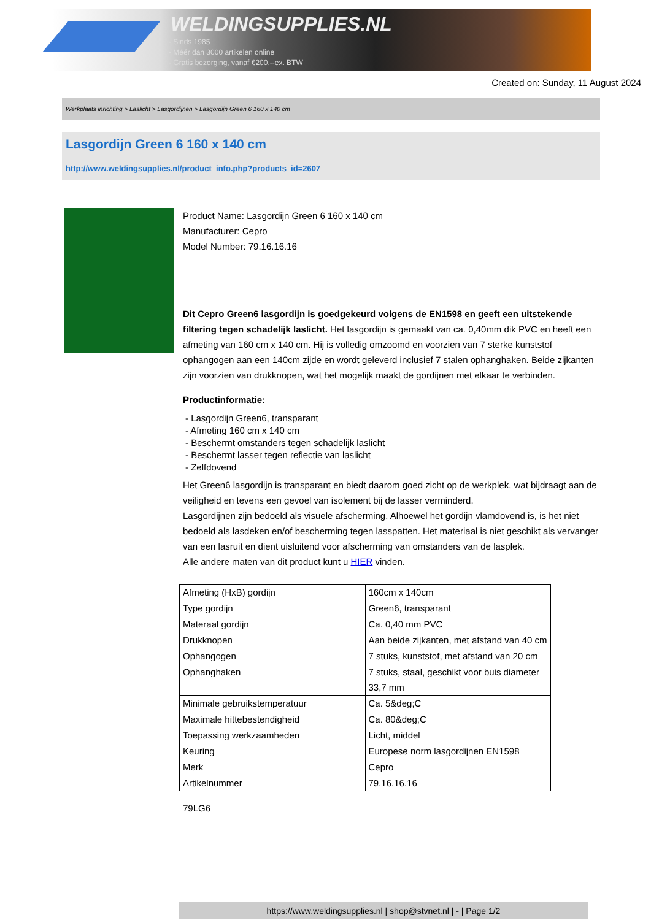WELDINGSUPPLIES.NL
- Sinds 1985
- Méér dan 3000 artikelen online
- Gratis bezorging, vanaf €200,--ex. BTW
Created on: Sunday, 11 August 2024
Werkplaats inrichting > Laslicht > Lasgordijnen > Lasgordijn Green 6 160 x 140 cm
Lasgordijn Green 6 160 x 140 cm
http://www.weldingsupplies.nl/product_info.php?products_id=2607
Product Name: Lasgordijn Green 6 160 x 140 cm
Manufacturer: Cepro
Model Number: 79.16.16.16
Dit Cepro Green6 lasgordijn is goedgekeurd volgens de EN1598 en geeft een uitstekende filtering tegen schadelijk laslicht. Het lasgordijn is gemaakt van ca. 0,40mm dik PVC en heeft een afmeting van 160 cm x 140 cm. Hij is volledig omzoomd en voorzien van 7 sterke kunststof ophangogen aan een 140cm zijde en wordt geleverd inclusief 7 stalen ophanghaken. Beide zijkanten zijn voorzien van drukknopen, wat het mogelijk maakt de gordijnen met elkaar te verbinden.
Productinformatie:
- Lasgordijn Green6, transparant
- Afmeting 160 cm x 140 cm
- Beschermt omstanders tegen schadelijk laslicht
- Beschermt lasser tegen reflectie van laslicht
- Zelfdovend
Het Green6 lasgordijn is transparant en biedt daarom goed zicht op de werkplek, wat bijdraagt aan de veiligheid en tevens een gevoel van isolement bij de lasser verminderd.
Lasgordijnen zijn bedoeld als visuele afscherming. Alhoewel het gordijn vlamdovend is, is het niet bedoeld als lasdeken en/of bescherming tegen lasspatten. Het materiaal is niet geschikt als vervanger van een lasruit en dient uisluitend voor afscherming van omstanders van de lasplek.
Alle andere maten van dit product kunt u HIER vinden.
| Afmeting (HxB) gordijn | 160cm x 140cm |
| Type gordijn | Green6, transparant |
| Materaal gordijn | Ca. 0,40 mm PVC |
| Drukknopen | Aan beide zijkanten, met afstand van 40 cm |
| Ophangogen | 7 stuks, kunststof, met afstand van 20 cm |
| Ophanghaken | 7 stuks, staal, geschikt voor buis diameter 33,7 mm |
| Minimale gebruikstemperatuur | Ca. 5&deg;C |
| Maximale hittebestendigheid | Ca. 80&deg;C |
| Toepassing werkzaamheden | Licht, middel |
| Keuring | Europese norm lasgordijnen EN1598 |
| Merk | Cepro |
| Artikelnummer | 79.16.16.16 |
79LG6
https://www.weldingsupplies.nl | shop@stvnet.nl | - | Page 1/2